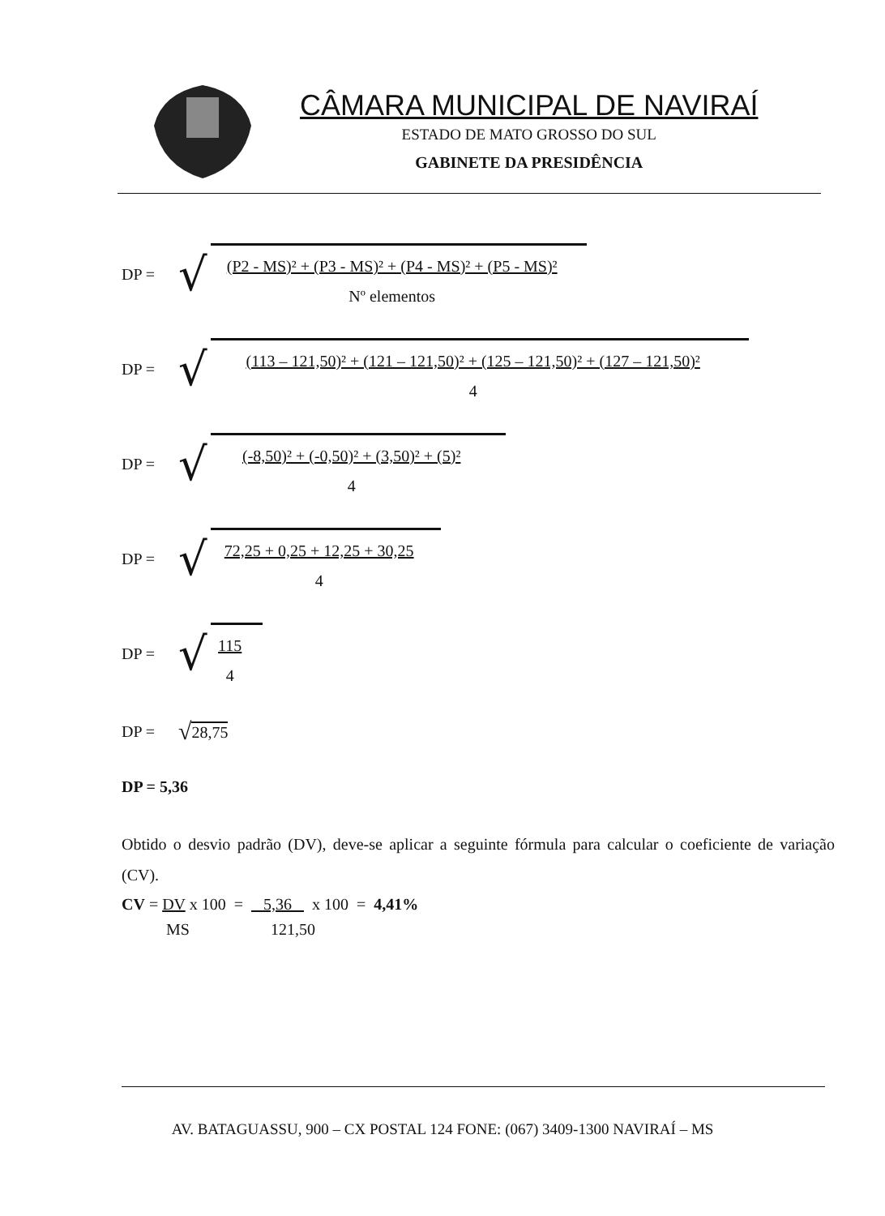CÂMARA MUNICIPAL DE NAVIRAÍ
ESTADO DE MATO GROSSO DO SUL
GABINETE DA PRESIDÊNCIA
DP = √
(P2 - MS)² + (P3 - MS)² + (P4 - MS)² + (P5 - MS)²
Nº elementos
DP = √
(113 – 121,50)² + (121 – 121,50)² + (125 – 121,50)² + (127 – 121,50)²
4
DP = √
(-8,50)² + (-0,50)² + (3,50)² + (5)²
4
DP = √
72,25 + 0,25 + 12,25 + 30,25
4
DP = √
115
4
DP = √ 28,75
DP = 5,36
Obtido o desvio padrão (DV), deve-se aplicar a seguinte fórmula para calcular o coeficiente de variação (CV).
CV = DV x 100 = 5,36 x 100 = 4,41%
MS 121,50
AV. BATAGUASSU, 900 – CX POSTAL 124 FONE: (067) 3409-1300 NAVIRAÍ – MS